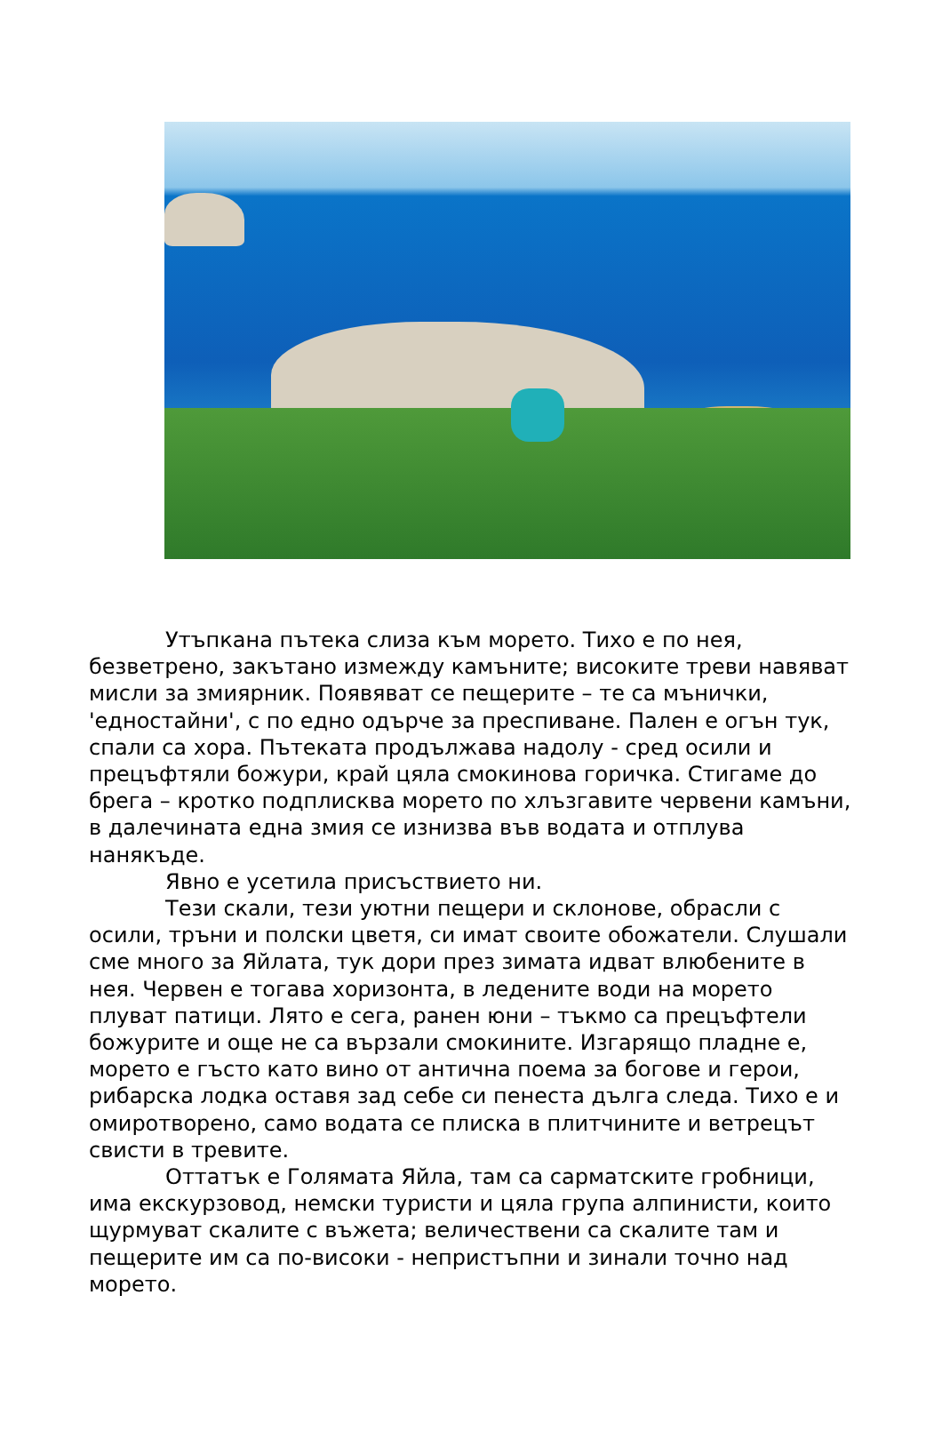Утъпкана пътека слиза към морето. Тихо е по нея, безветрено, закътано измежду камъните; високите треви навяват мисли за змиярник. Появяват се пещерите – те са мънички, 'едностайни', с по едно одърче за преспиване. Пален е огън тук, спали са хора. Пътеката продължава надолу - сред осили и прецъфтяли божури, край цяла смокинова горичка. Стигаме до брега – кротко подплисква морето по хлъзгавите червени камъни, в далечината една змия се изнизва във водата и отплува нанякъде.
Явно е усетила присъствието ни.
Тези скали, тези уютни пещери и склонове, обрасли с осили, тръни и полски цветя, си имат своите обожатели. Слушали сме много за Яйлата, тук дори през зимата идват влюбените в нея. Червен е тогава хоризонта, в ледените води на морето плуват патици. Лято е сега, ранен юни – тъкмо са прецъфтели божурите и още не са вързали смокините. Изгарящо пладне е, морето е гъсто като вино от антична поема за богове и герои, рибарска лодка оставя зад себе си пенеста дълга следа. Тихо е и омиротворено, само водата се плиска в плитчините и ветрецът свисти в тревите.
Оттатък е Голямата Яйла, там са сарматските гробници, има екскурзовод, немски туристи и цяла група алпинисти, които щурмуват скалите с въжета; величествени са скалите там и пещерите им са по-високи - непристъпни и зинали точно над морето.